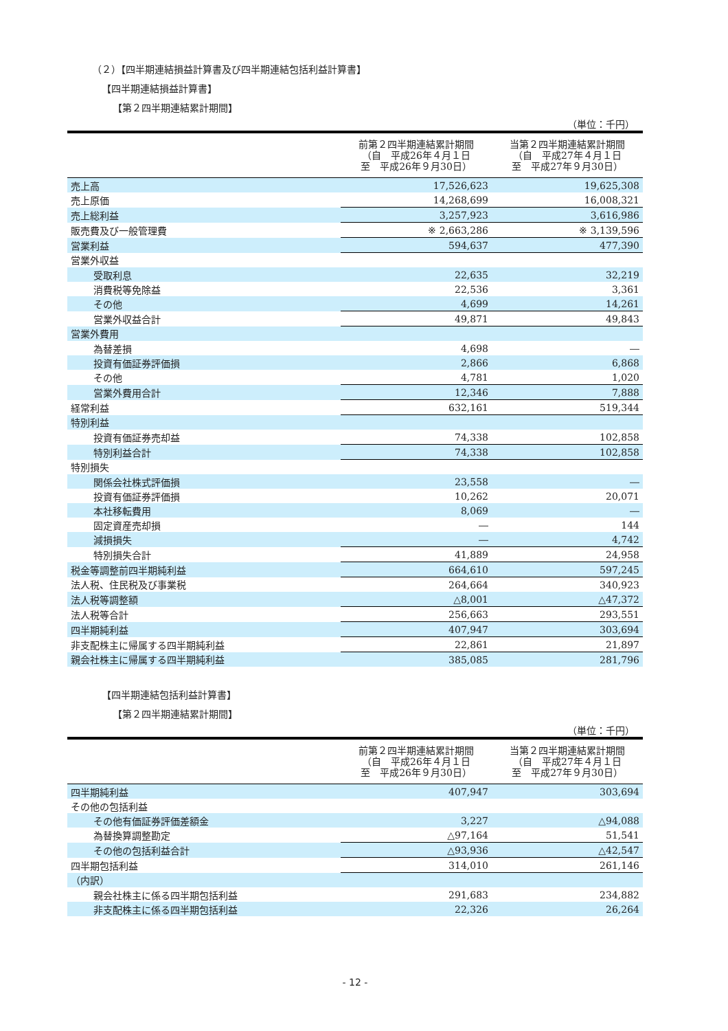（２）【四半期連結損益計算書及び四半期連結包括利益計算書】
【四半期連結損益計算書】
【第２四半期連結累計期間】
（単位：千円）
| | 前第２四半期連結累計期間 （自 平成26年４月１日 至 平成26年９月30日） | 当第２四半期連結累計期間 （自 平成27年４月１日 至 平成27年９月30日） |
| --- | --- | --- |
| 売上高 | 17,526,623 | 19,625,308 |
| 売上原価 | 14,268,699 | 16,008,321 |
| 売上総利益 | 3,257,923 | 3,616,986 |
| 販売費及び一般管理費 | ※ 2,663,286 | ※ 3,139,596 |
| 営業利益 | 594,637 | 477,390 |
| 営業外収益 | | |
| 受取利息 | 22,635 | 32,219 |
| 消費税等免除益 | 22,536 | 3,361 |
| その他 | 4,699 | 14,261 |
| 営業外収益合計 | 49,871 | 49,843 |
| 営業外費用 | | |
| 為替差損 | 4,698 | ― |
| 投資有価証券評価損 | 2,866 | 6,868 |
| その他 | 4,781 | 1,020 |
| 営業外費用合計 | 12,346 | 7,888 |
| 経常利益 | 632,161 | 519,344 |
| 特別利益 | | |
| 投資有価証券売却益 | 74,338 | 102,858 |
| 特別利益合計 | 74,338 | 102,858 |
| 特別損失 | | |
| 関係会社株式評価損 | 23,558 | ― |
| 投資有価証券評価損 | 10,262 | 20,071 |
| 本社移転費用 | 8,069 | ― |
| 固定資産売却損 | ― | 144 |
| 減損損失 | ― | 4,742 |
| 特別損失合計 | 41,889 | 24,958 |
| 税金等調整前四半期純利益 | 664,610 | 597,245 |
| 法人税、住民税及び事業税 | 264,664 | 340,923 |
| 法人税等調整額 | △8,001 | △47,372 |
| 法人税等合計 | 256,663 | 293,551 |
| 四半期純利益 | 407,947 | 303,694 |
| 非支配株主に帰属する四半期純利益 | 22,861 | 21,897 |
| 親会社株主に帰属する四半期純利益 | 385,085 | 281,796 |
【四半期連結包括利益計算書】
【第２四半期連結累計期間】
（単位：千円）
| | 前第２四半期連結累計期間 （自 平成26年４月１日 至 平成26年９月30日） | 当第２四半期連結累計期間 （自 平成27年４月１日 至 平成27年９月30日） |
| --- | --- | --- |
| 四半期純利益 | 407,947 | 303,694 |
| その他の包括利益 | | |
| その他有価証券評価差額金 | 3,227 | △94,088 |
| 為替換算調整勘定 | △97,164 | 51,541 |
| その他の包括利益合計 | △93,936 | △42,547 |
| 四半期包括利益 | 314,010 | 261,146 |
| （内訳） | | |
| 親会社株主に係る四半期包括利益 | 291,683 | 234,882 |
| 非支配株主に係る四半期包括利益 | 22,326 | 26,264 |
- 12 -